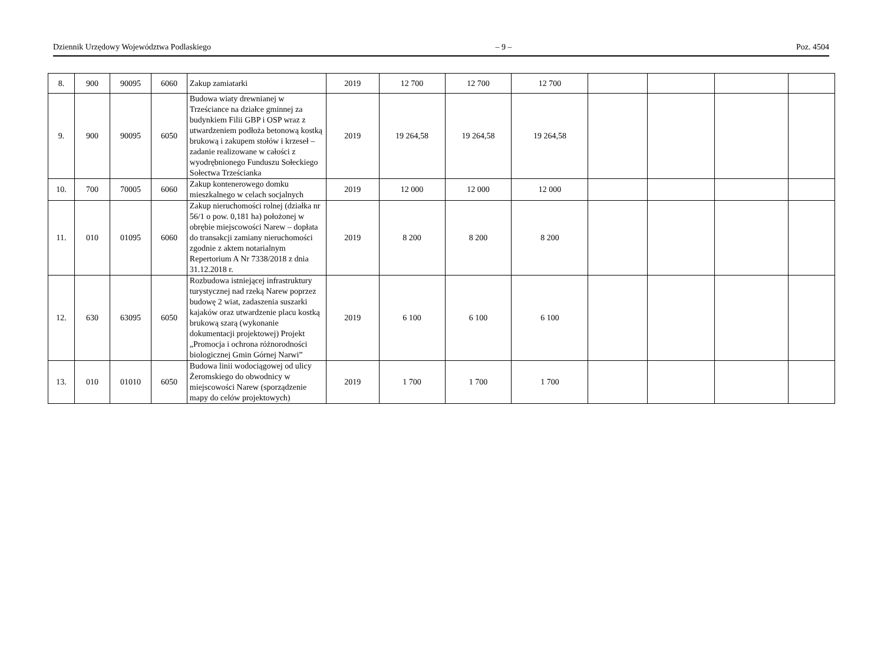Dziennik Urzędowy Województwa Podlaskiego – 9 – Poz. 4504
| 8. | 900 | 90095 | 6060 | Zakup zamiatarki | 2019 | 12 700 | 12 700 | 12 700 | | | | |
| 9. | 900 | 90095 | 6050 | Budowa wiaty drewnianej w Trześciance na działce gminnej za budynkiem Filii GBP i OSP wraz z utwardzeniem podłoża betonową kostką brukową i zakupem stołów i krzeseł – zadanie realizowane w całości z wyodrębnionego Funduszu Sołeckiego Sołectwa Trześcianka | 2019 | 19 264,58 | 19 264,58 | 19 264,58 | | | | |
| 10. | 700 | 70005 | 6060 | Zakup kontenerowego domku mieszkalnego w celach socjalnych | 2019 | 12 000 | 12 000 | 12 000 | | | | |
| 11. | 010 | 01095 | 6060 | Zakup nieruchomości rolnej (działka nr 56/1 o pow. 0,181 ha) położonej w obrębie miejscowości Narew – dopłata do transakcji zamiany nieruchomości zgodnie z aktem notarialnym Repertorium A Nr 7338/2018 z dnia 31.12.2018 r. | 2019 | 8 200 | 8 200 | 8 200 | | | | |
| 12. | 630 | 63095 | 6050 | Rozbudowa istniejącej infrastruktury turystycznej nad rzeką Narew poprzez budowę 2 wiat, zadaszenia suszarki kajaków oraz utwardzenie placu kostką brukową szarą (wykonanie dokumentacji projektowej) Projekt „Promocja i ochrona różnorodności biologicznej Gmin Górnej Narwi” | 2019 | 6 100 | 6 100 | 6 100 | | | | |
| 13. | 010 | 01010 | 6050 | Budowa linii wodociągowej od ulicy Żeromskiego do obwodnicy w miejscowości Narew (sporządzenie mapy do celów projektowych) | 2019 | 1 700 | 1 700 | 1 700 | | | | |